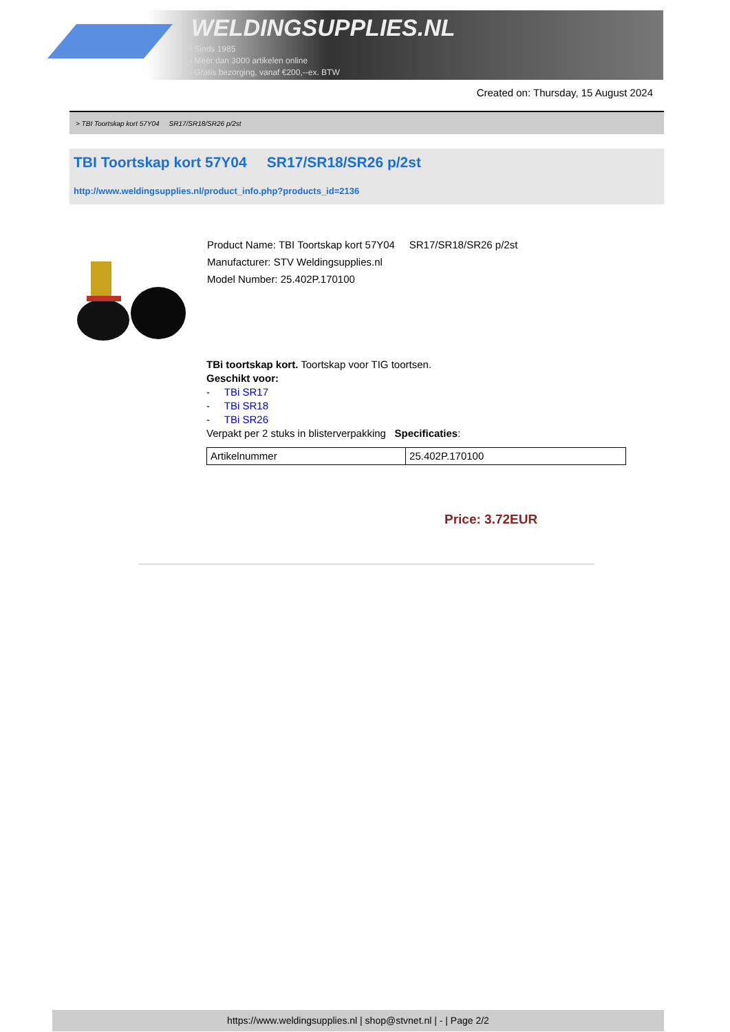WELDINGSUPPLIES.NL
- Sinds 1985
- Méér dan 3000 artikelen online
- Gratis bezorging, vanaf €200,--ex. BTW
Created on: Thursday, 15 August 2024
> TBI Toortskap kort 57Y04 SR17/SR18/SR26 p/2st
TBI Toortskap kort 57Y04 SR17/SR18/SR26 p/2st
http://www.weldingsupplies.nl/product_info.php?products_id=2136
Product Name: TBI Toortskap kort 57Y04 SR17/SR18/SR26 p/2st
Manufacturer: STV Weldingsupplies.nl
Model Number: 25.402P.170100
TBi toortskap kort. Toortskap voor TIG toortsen.
Geschikt voor:
- TBi SR17
- TBi SR18
- TBi SR26
Verpakt per 2 stuks in blisterverpakking Specificaties:
| Artikelnummer | 25.402P.170100 |
Price: 3.72EUR
https://www.weldingsupplies.nl | shop@stvnet.nl | - | Page 2/2